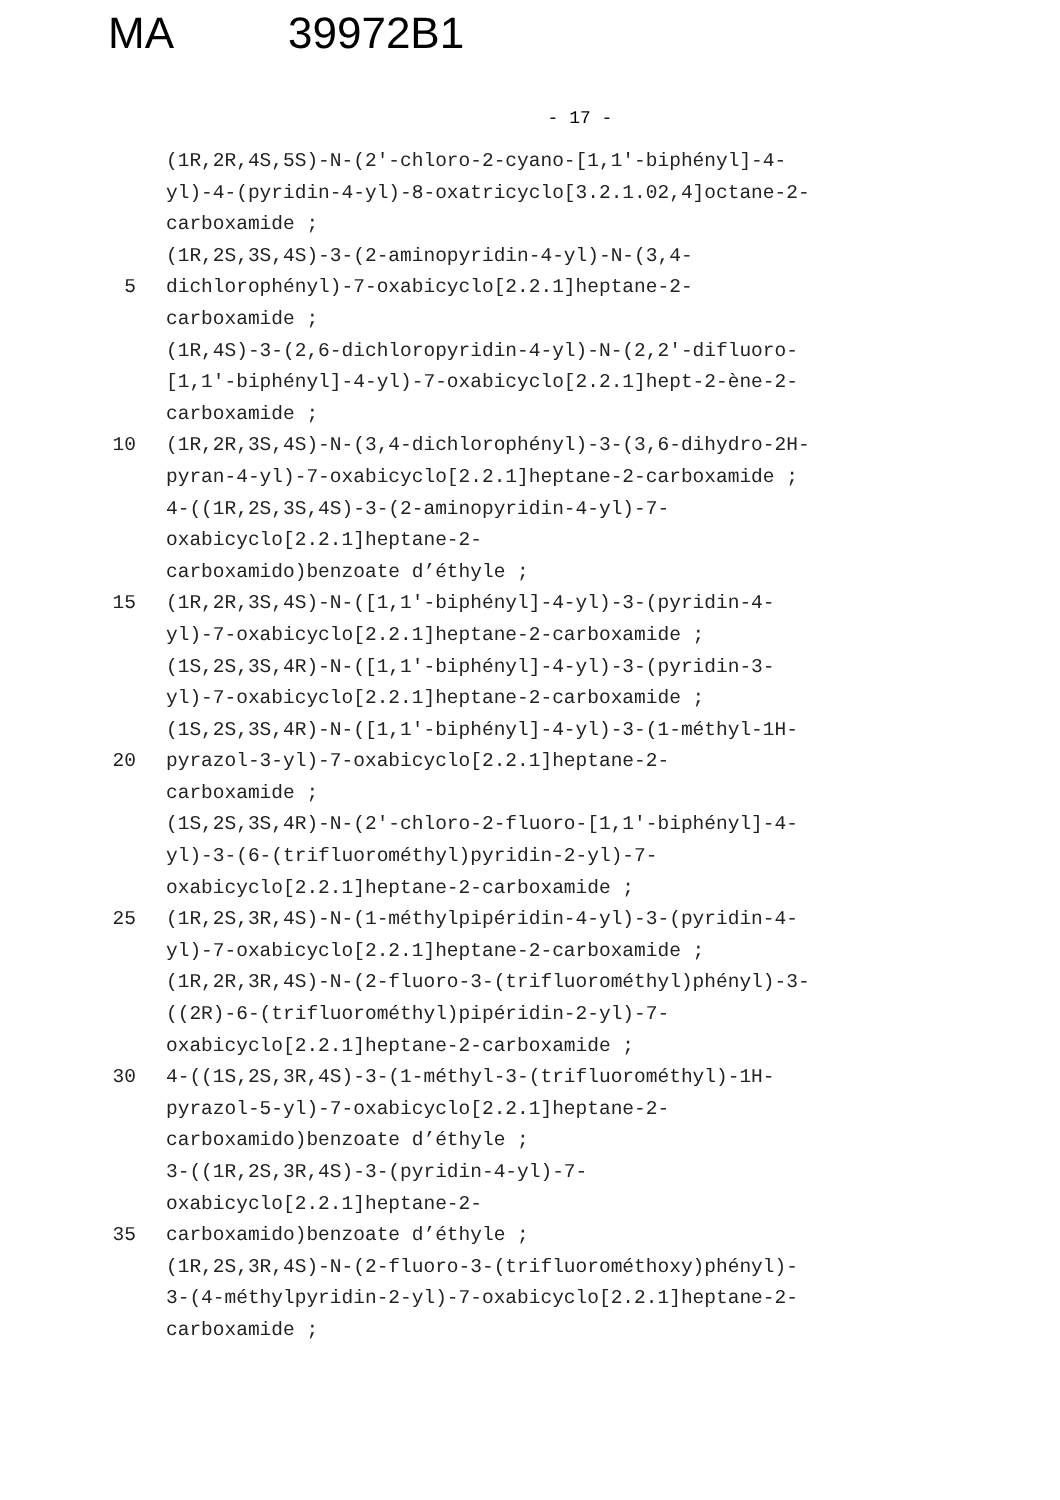MA 39972B1
- 17 -
(1R,2R,4S,5S)-N-(2'-chloro-2-cyano-[1,1'-biphényl]-4-
yl)-4-(pyridin-4-yl)-8-oxatricyclo[3.2.1.02,4]octane-2-
carboxamide ;
(1R,2S,3S,4S)-3-(2-aminopyridin-4-yl)-N-(3,4-
5 dichlorophényl)-7-oxabicyclo[2.2.1]heptane-2-
carboxamide ;
(1R,4S)-3-(2,6-dichloropyridin-4-yl)-N-(2,2'-difluoro-
[1,1'-biphényl]-4-yl)-7-oxabicyclo[2.2.1]hept-2-ène-2-
carboxamide ;
10 (1R,2R,3S,4S)-N-(3,4-dichlorophényl)-3-(3,6-dihydro-2H-
pyran-4-yl)-7-oxabicyclo[2.2.1]heptane-2-carboxamide ;
4-((1R,2S,3S,4S)-3-(2-aminopyridin-4-yl)-7-
oxabicyclo[2.2.1]heptane-2-
carboxamido)benzoate d’éthyle ;
15 (1R,2R,3S,4S)-N-([1,1'-biphényl]-4-yl)-3-(pyridin-4-
yl)-7-oxabicyclo[2.2.1]heptane-2-carboxamide ;
(1S,2S,3S,4R)-N-([1,1'-biphényl]-4-yl)-3-(pyridin-3-
yl)-7-oxabicyclo[2.2.1]heptane-2-carboxamide ;
(1S,2S,3S,4R)-N-([1,1'-biphényl]-4-yl)-3-(1-méthyl-1H-
20 pyrazol-3-yl)-7-oxabicyclo[2.2.1]heptane-2-
carboxamide ;
(1S,2S,3S,4R)-N-(2'-chloro-2-fluoro-[1,1'-biphényl]-4-
yl)-3-(6-(trifluorométhyl)pyridin-2-yl)-7-
oxabicyclo[2.2.1]heptane-2-carboxamide ;
25 (1R,2S,3R,4S)-N-(1-méthylpipéridin-4-yl)-3-(pyridin-4-
yl)-7-oxabicyclo[2.2.1]heptane-2-carboxamide ;
(1R,2R,3R,4S)-N-(2-fluoro-3-(trifluorométhyl)phényl)-3-
((2R)-6-(trifluorométhyl)pipéridin-2-yl)-7-
oxabicyclo[2.2.1]heptane-2-carboxamide ;
30 4-((1S,2S,3R,4S)-3-(1-méthyl-3-(trifluorométhyl)-1H-
pyrazol-5-yl)-7-oxabicyclo[2.2.1]heptane-2-
carboxamido)benzoate d’éthyle ;
3-((1R,2S,3R,4S)-3-(pyridin-4-yl)-7-
oxabicyclo[2.2.1]heptane-2-
35 carboxamido)benzoate d’éthyle ;
(1R,2S,3R,4S)-N-(2-fluoro-3-(trifluorométhoxy)phényl)-
3-(4-méthylpyridin-2-yl)-7-oxabicyclo[2.2.1]heptane-2-
carboxamide ;